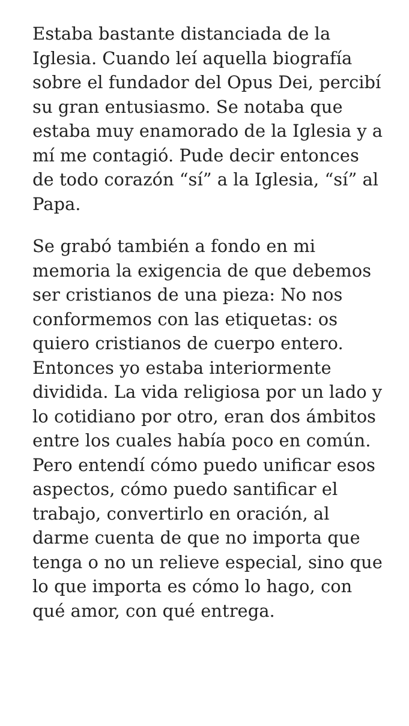Estaba bastante distanciada de la Iglesia. Cuando leí aquella biografía sobre el fundador del Opus Dei, percibí su gran entusiasmo. Se notaba que estaba muy enamorado de la Iglesia y a mí me contagió. Pude decir entonces de todo corazón “sí” a la Iglesia, “sí” al Papa.
Se grabó también a fondo en mi memoria la exigencia de que debemos ser cristianos de una pieza: No nos conformemos con las etiquetas: os quiero cristianos de cuerpo entero. Entonces yo estaba interiormente dividida. La vida religiosa por un lado y lo cotidiano por otro, eran dos ámbitos entre los cuales había poco en común. Pero entendí cómo puedo unificar esos aspectos, cómo puedo santificar el trabajo, convertirlo en oración, al darme cuenta de que no importa que tenga o no un relieve especial, sino que lo que importa es cómo lo hago, con qué amor, con qué entrega.